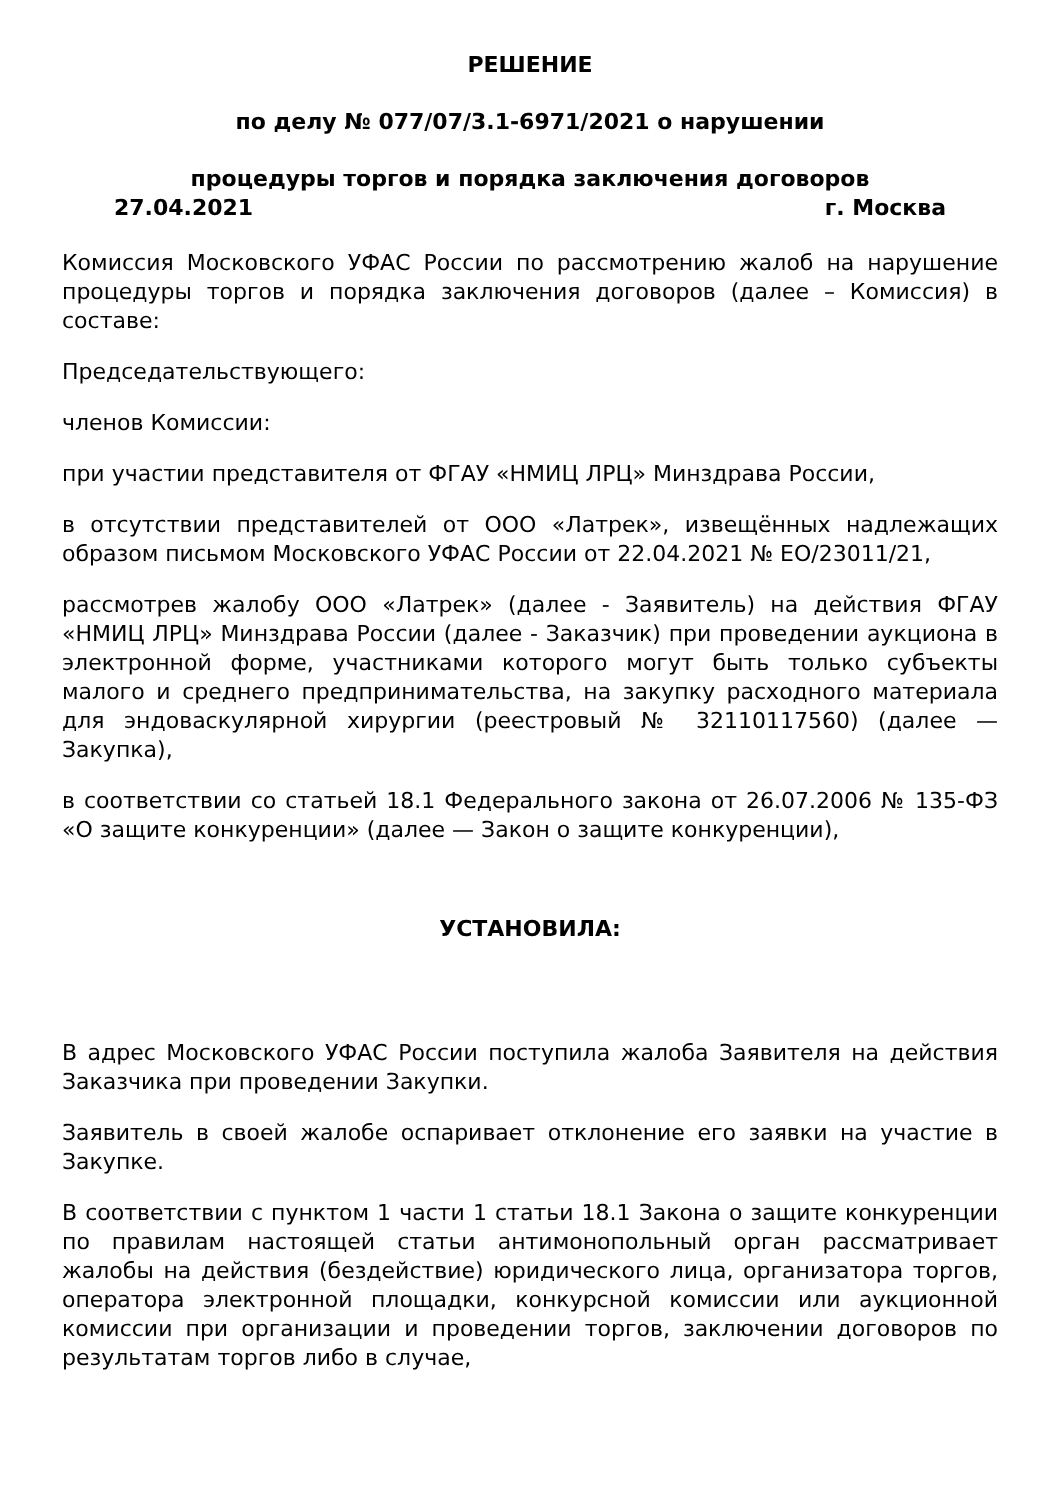РЕШЕНИЕ
по делу № 077/07/3.1-6971/2021 о нарушении
процедуры торгов и порядка заключения договоров
27.04.2021 г. Москва
Комиссия Московского УФАС России по рассмотрению жалоб на нарушение процедуры торгов и порядка заключения договоров (далее – Комиссия) в составе:
Председательствующего:
членов Комиссии:
при участии представителя от ФГАУ «НМИЦ ЛРЦ» Минздрава России,
в отсутствии представителей от ООО «Латрек», извещённых надлежащих образом письмом Московского УФАС России от 22.04.2021 № ЕО/23011/21,
рассмотрев жалобу ООО «Латрек» (далее - Заявитель) на действия ФГАУ «НМИЦ ЛРЦ» Минздрава России (далее - Заказчик) при проведении аукциона в электронной форме, участниками которого могут быть только субъекты малого и среднего предпринимательства, на закупку расходного материала для эндоваскулярной хирургии (реестровый № 32110117560) (далее — Закупка),
в соответствии со статьей 18.1 Федерального закона от 26.07.2006 № 135-ФЗ «О защите конкуренции» (далее — Закон о защите конкуренции),
УСТАНОВИЛА:
В адрес Московского УФАС России поступила жалоба Заявителя на действия Заказчика при проведении Закупки.
Заявитель в своей жалобе оспаривает отклонение его заявки на участие в Закупке.
В соответствии с пунктом 1 части 1 статьи 18.1 Закона о защите конкуренции по правилам настоящей статьи антимонопольный орган рассматривает жалобы на действия (бездействие) юридического лица, организатора торгов, оператора электронной площадки, конкурсной комиссии или аукционной комиссии при организации и проведении торгов, заключении договоров по результатам торгов либо в случае,